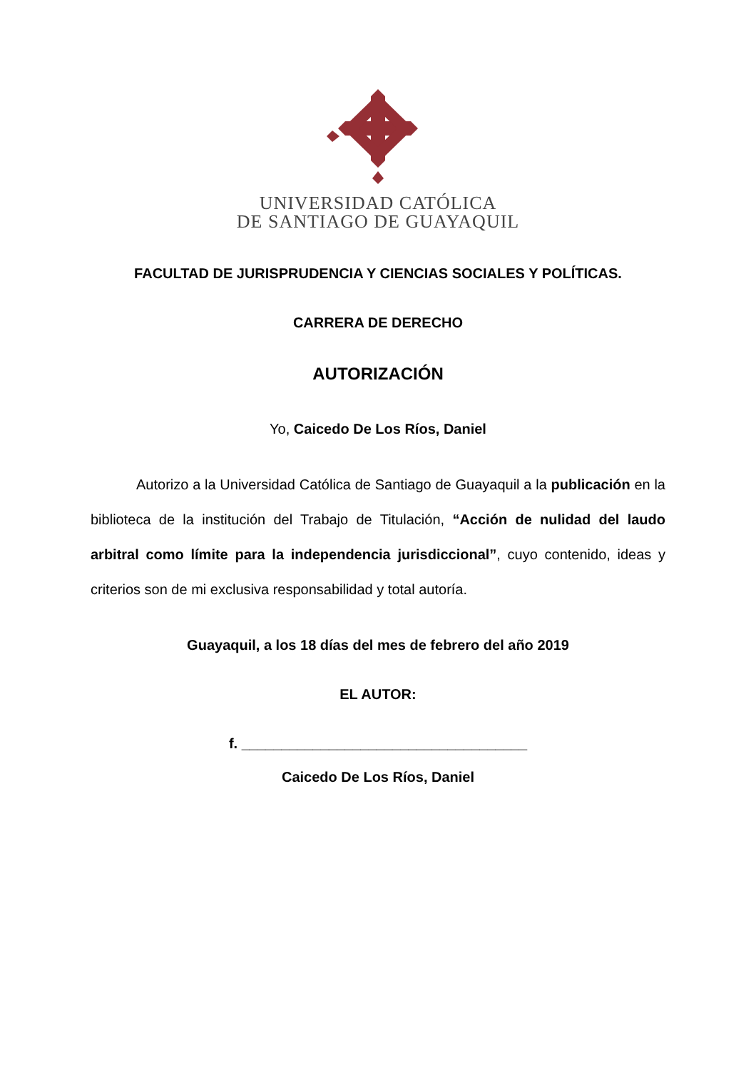UNIVERSIDAD CATÓLICA
DE SANTIAGO DE GUAYAQUIL
FACULTAD DE JURISPRUDENCIA Y CIENCIAS SOCIALES Y POLÍTICAS.
CARRERA DE DERECHO
AUTORIZACIÓN
Yo, Caicedo De Los Ríos, Daniel
Autorizo a la Universidad Católica de Santiago de Guayaquil a la publicación en la biblioteca de la institución del Trabajo de Titulación, “Acción de nulidad del laudo arbitral como límite para la independencia jurisdiccional”, cuyo contenido, ideas y criterios son de mi exclusiva responsabilidad y total autoría.
Guayaquil, a los 18 días del mes de febrero del año 2019
EL AUTOR:
f. ____________________________________
Caicedo De Los Ríos, Daniel